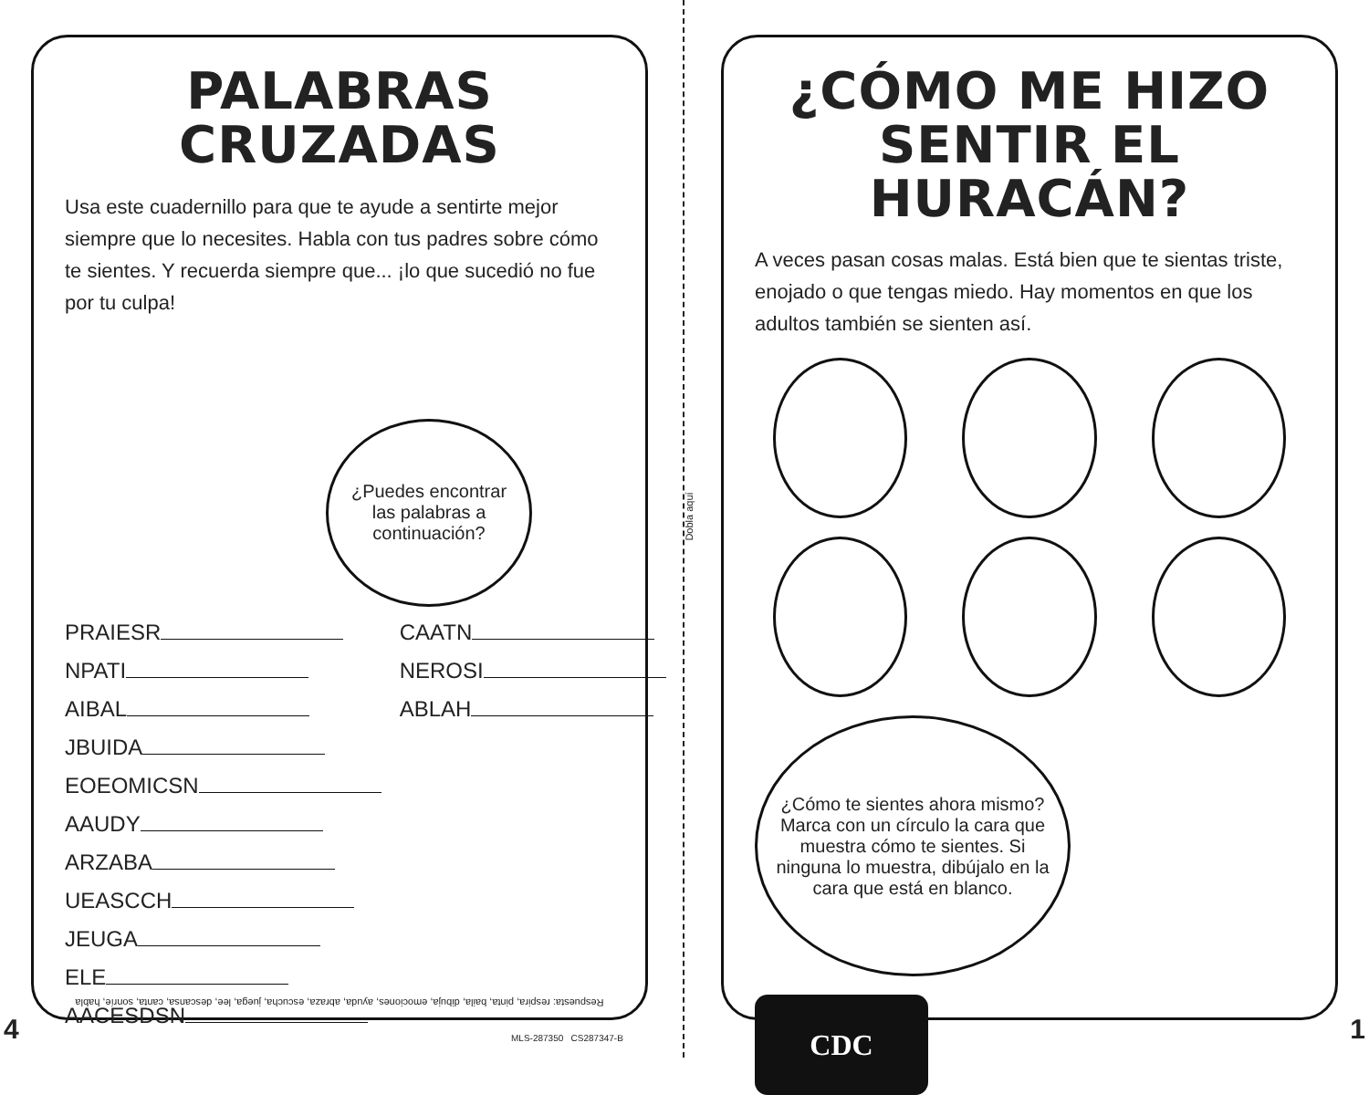Dobla aquí
PALABRAS CRUZADAS
Usa este cuadernillo para que te ayude a sentirte mejor siempre que lo necesites. Habla con tus padres sobre cómo te sientes. Y recuerda siempre que... ¡lo que sucedió no fue por tu culpa!
¿Puedes encontrar las palabras a continuación?
PRAIESR
NPATI
AIBAL
JBUIDA
EOEOMICSN
AAUDY
ARZABA
UEASCCH
JEUGA
ELE
AACESDSN
CAATN
NEROSI
ABLAH
Respuesta: respira, pinta, baila, dibuja, emociones, ayuda, abraza, escucha, juega, lee, descansa, canta, sonríe, habla
¿CÓMO ME HIZO SENTIR EL HURACÁN?
A veces pasan cosas malas. Está bien que te sientas triste, enojado o que tengas miedo. Hay momentos en que los adultos también se sienten así.
¿Cómo te sientes ahora mismo? Marca con un círculo la cara que muestra cómo te sientes. Si ninguna lo muestra, dibújalo en la cara que está en blanco.
CDC
4 1 MLS-287350 CS287347-B